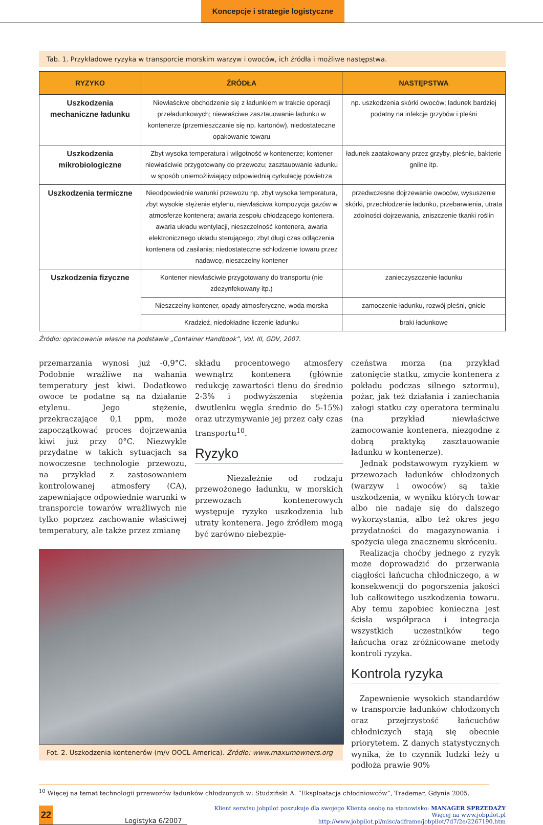Koncepcje i strategie logistyczne
Tab. 1. Przykładowe ryzyka w transporcie morskim warzyw i owoców, ich źródła i możliwe następstwa.
| RYZYKO | ŹRÓDŁA | NASTĘPSTWA |
| --- | --- | --- |
| Uszkodzenia mechaniczne ładunku | Niewłaściwe obchodzenie się z ładunkiem w trakcie operacji przeładunkowych; niewłaściwe zasztauowanie ładunku w kontenerze (przemieszczanie się np. kartonów), niedostateczne opakowanie towaru | np. uszkodzenia skórki owoców; ładunek bardziej podatny na infekcje grzybów i pleśni |
| Uszkodzenia mikrobiologiczne | Zbyt wysoka temperatura i wilgotność w kontenerze; kontener niewłaściwie przygotowany do przewozu; zasztauowanie ładunku w sposób uniemożliwiający odpowiednią cyrkulację powietrza | ładunek zaatakowany przez grzyby, pleśnie, bakterie gnilne itp. |
| Uszkodzenia termiczne | Nieodpowiednie warunki przewozu np. zbyt wysoka temperatura, zbyt wysokie stężenie etylenu, niewłaściwa kompozycja gazów w atmosferze kontenera; awaria zespołu chłodzącego kontenera, awaria układu wentylacji, nieszczelność kontenera, awaria elektronicznego układu sterującego; zbyt długi czas odłączenia kontenera od zasilania; niedostateczne schłodzenie towaru przez nadawcę, nieszczelny kontener | przedwczesne dojrzewanie owoców, wysuszenie skórki, przechłodzenie ładunku, przebarwienia, utrata zdolności dojrzewania, zniszczenie tkanki roślin |
| Uszkodzenia fizyczne | Kontener niewłaściwie przygotowany do transportu (nie zdezynfekowany itp.) | zanieczyszczenie ładunku |
| | Nieszczelny kontener, opady atmosferyczne, woda morska | zamoczenie ładunku, rozwój pleśni, gnicie |
| | Kradzież, niedokładne liczenie ładunku | braki ładunkowe |
Źródło: opracowanie własne na podstawie „Container Handbook”, Vol. III, GDV, 2007.
przemarzania wynosi już -0,9°C. Podobnie wrażliwe na wahania temperatury jest kiwi. Dodatkowo owoce te podatne są na działanie etylenu. Jego stężenie, przekraczające 0,1 ppm, może zapoczątkować proces dojrzewania kiwi już przy 0°C. Niezwykle przydatne w takich sytuacjach są nowoczesne technologie przewozu, na przykład z zastosowaniem kontrolowanej atmosfery (CA), zapewniające odpowiednie warunki w transporcie towarów wrażliwych nie tylko poprzez zachowanie właściwej temperatury, ale także przez zmianę
składu procentowego atmosfery wewnątrz kontenera (głównie redukcję zawartości tlenu do średnio 2-3% i podwyższenia stężenia dwutlenku węgla średnio do 5-15%) oraz utrzymywanie jej przez cały czas transportu<sup>10</sup>.
Ryzyko
Niezależnie od rodzaju przewożonego ładunku, w morskich przewozach kontenerowych występuje ryzyko uszkodzenia lub utraty kontenera. Jego źródłem mogą być zarówno niebezpie-
Fot. 2. Uszkodzenia kontenerów (m/v OOCL America). Źródło: www.maxumowners.org
czeństwa morza (na przykład zatonięcie statku, zmycie kontenera z pokładu podczas silnego sztormu), pożar, jak też działania i zaniechania załogi statku czy operatora terminalu (na przykład niewłaściwe zamocowanie kontenera, niezgodne z dobrą praktyką zasztauowanie ładunku w kontenerze).
Jednak podstawowym ryzykiem w przewozach ładunków chłodzonych (warzyw i owoców) są takie uszkodzenia, w wyniku których towar albo nie nadaje się do dalszego wykorzystania, albo też okres jego przydatności do magazynowania i spożycia ulega znacznemu skróceniu.
Realizacja choćby jednego z ryzyk może doprowadzić do przerwania ciągłości łańcucha chłodniczego, a w konsekwencji do pogorszenia jakości lub całkowitego uszkodzenia towaru. Aby temu zapobiec konieczna jest ścisła współpraca i integracja wszystkich uczestników tego łańcucha oraz zróżnicowane metody kontroli ryzyka.
Kontrola ryzyka
Zapewnienie wysokich standardów w transporcie ładunków chłodzonych oraz przejrzystość łańcuchów chłodniczych stają się obecnie priorytetem. Z danych statystycznych wynika, że to czynnik ludzki leży u podłoża prawie 90%
<sup>10</sup> Więcej na temat technologii przewozów ładunków chłodzonych w: Studziński A. “Eksploatacja chłodniowców”, Trademar, Gdynia 2005.
22 Logistyka 6/2007
Klient serwisu jobpilot poszukuje dla swojego Klienta osobę na stanowisko: MANAGER SPRZEDAŻY
Więcej na www.jobpilot.pl
http://www.jobpilot.pl/misc/adframe/jobpilot/7d7/2e/2267190.htm